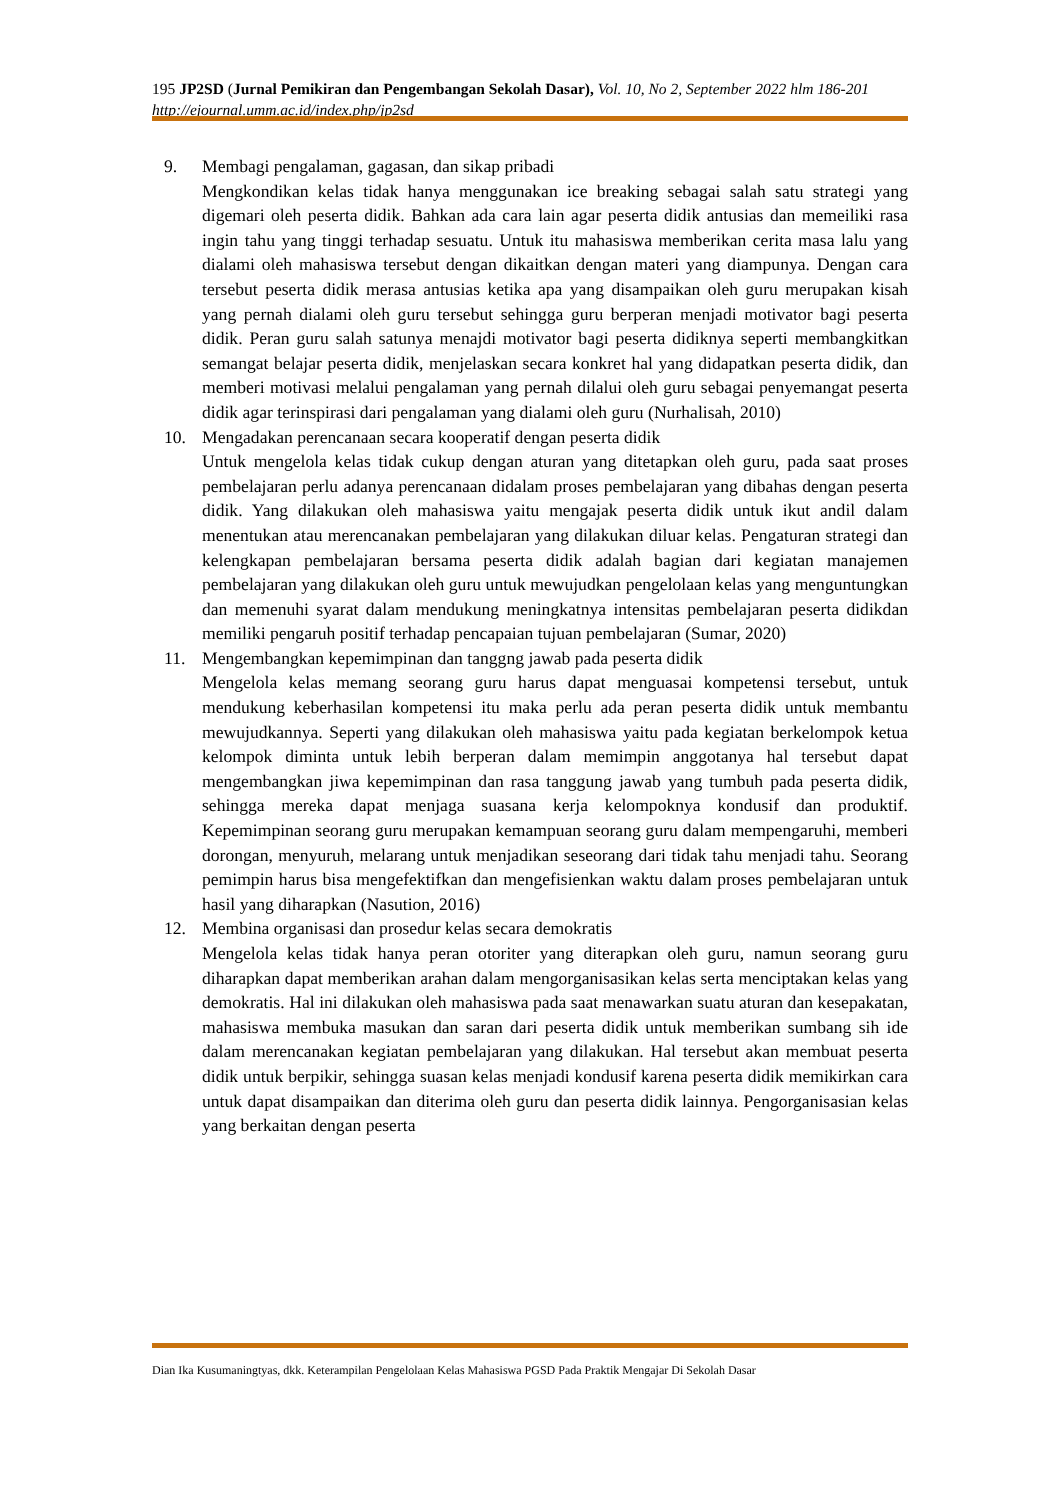195 JP2SD (Jurnal Pemikiran dan Pengembangan Sekolah Dasar), Vol. 10, No 2, September 2022 hlm 186-201
http://ejournal.umm.ac.id/index.php/jp2sd
9. Membagi pengalaman, gagasan, dan sikap pribadi
Mengkondikan kelas tidak hanya menggunakan ice breaking sebagai salah satu strategi yang digemari oleh peserta didik. Bahkan ada cara lain agar peserta didik antusias dan memeiliki rasa ingin tahu yang tinggi terhadap sesuatu. Untuk itu mahasiswa memberikan cerita masa lalu yang dialami oleh mahasiswa tersebut dengan dikaitkan dengan materi yang diampunya. Dengan cara tersebut peserta didik merasa antusias ketika apa yang disampaikan oleh guru merupakan kisah yang pernah dialami oleh guru tersebut sehingga guru berperan menjadi motivator bagi peserta didik. Peran guru salah satunya menajdi motivator bagi peserta didiknya seperti membangkitkan semangat belajar peserta didik, menjelaskan secara konkret hal yang didapatkan peserta didik, dan memberi motivasi melalui pengalaman yang pernah dilalui oleh guru sebagai penyemangat peserta didik agar terinspirasi dari pengalaman yang dialami oleh guru (Nurhalisah, 2010)
10. Mengadakan perencanaan secara kooperatif dengan peserta didik
Untuk mengelola kelas tidak cukup dengan aturan yang ditetapkan oleh guru, pada saat proses pembelajaran perlu adanya perencanaan didalam proses pembelajaran yang dibahas dengan peserta didik. Yang dilakukan oleh mahasiswa yaitu mengajak peserta didik untuk ikut andil dalam menentukan atau merencanakan pembelajaran yang dilakukan diluar kelas. Pengaturan strategi dan kelengkapan pembelajaran bersama peserta didik adalah bagian dari kegiatan manajemen pembelajaran yang dilakukan oleh guru untuk mewujudkan pengelolaan kelas yang menguntungkan dan memenuhi syarat dalam mendukung meningkatnya intensitas pembelajaran peserta didikdan memiliki pengaruh positif terhadap pencapaian tujuan pembelajaran (Sumar, 2020)
11. Mengembangkan kepemimpinan dan tanggng jawab pada peserta didik
Mengelola kelas memang seorang guru harus dapat menguasai kompetensi tersebut, untuk mendukung keberhasilan kompetensi itu maka perlu ada peran peserta didik untuk membantu mewujudkannya. Seperti yang dilakukan oleh mahasiswa yaitu pada kegiatan berkelompok ketua kelompok diminta untuk lebih berperan dalam memimpin anggotanya hal tersebut dapat mengembangkan jiwa kepemimpinan dan rasa tanggung jawab yang tumbuh pada peserta didik, sehingga mereka dapat menjaga suasana kerja kelompoknya kondusif dan produktif. Kepemimpinan seorang guru merupakan kemampuan seorang guru dalam mempengaruhi, memberi dorongan, menyuruh, melarang untuk menjadikan seseorang dari tidak tahu menjadi tahu. Seorang pemimpin harus bisa mengefektifkan dan mengefisienkan waktu dalam proses pembelajaran untuk hasil yang diharapkan (Nasution, 2016)
12. Membina organisasi dan prosedur kelas secara demokratis
Mengelola kelas tidak hanya peran otoriter yang diterapkan oleh guru, namun seorang guru diharapkan dapat memberikan arahan dalam mengorganisasikan kelas serta menciptakan kelas yang demokratis. Hal ini dilakukan oleh mahasiswa pada saat menawarkan suatu aturan dan kesepakatan, mahasiswa membuka masukan dan saran dari peserta didik untuk memberikan sumbang sih ide dalam merencanakan kegiatan pembelajaran yang dilakukan. Hal tersebut akan membuat peserta didik untuk berpikir, sehingga suasan kelas menjadi kondusif karena peserta didik memikirkan cara untuk dapat disampaikan dan diterima oleh guru dan peserta didik lainnya. Pengorganisasian kelas yang berkaitan dengan peserta
Dian Ika Kusumaningtyas, dkk. Keterampilan Pengelolaan Kelas Mahasiswa PGSD Pada Praktik Mengajar Di Sekolah Dasar